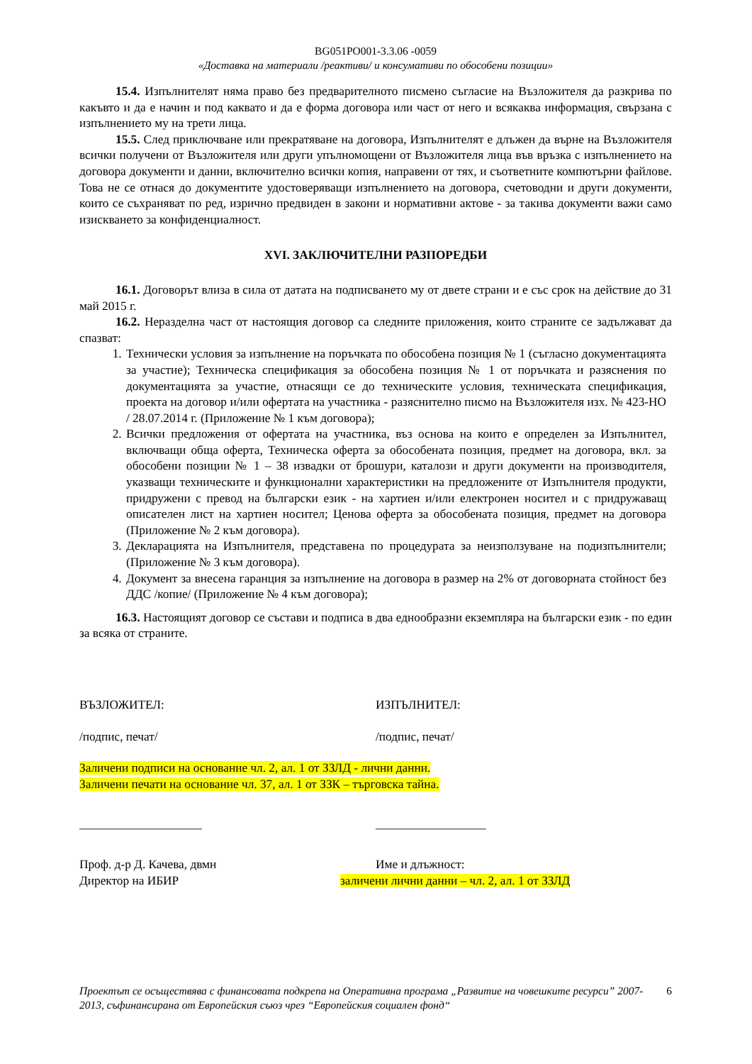BG051PO001-3.3.06 -0059
«Доставка на материали /реактиви/ и консумативи по обособени позиции»
15.4. Изпълнителят няма право без предварителното писмено съгласие на Възложителя да разкрива по какъвто и да е начин и под каквато и да е форма договора или част от него и всякаква информация, свързана с изпълнението му на трети лица.
15.5. След приключване или прекратяване на договора, Изпълнителят е длъжен да върне на Възложителя всички получени от Възложителя или други упълномощени от Възложителя лица във връзка с изпълнението на договора документи и данни, включително всички копия, направени от тях, и съответните компютърни файлове. Това не се отнася до документите удостоверяващи изпълнението на договора, счетоводни и други документи, които се съхраняват по ред, изрично предвиден в закони и нормативни актове - за такива документи важи само изискването за конфиденциалност.
XVI. ЗАКЛЮЧИТЕЛНИ РАЗПОРЕДБИ
16.1. Договорът влиза в сила от датата на подписването му от двете страни и е със срок на действие до 31 май 2015 г.
16.2. Неразделна част от настоящия договор са следните приложения, които страните се задължават да спазват:
1. Технически условия за изпълнение на поръчката по обособена позиция № 1 (съгласно документацията за участие); Техническа спецификация за обособена позиция № 1 от поръчката и разяснения по документацията за участие, отнасящи се до техническите условия, техническата спецификация, проекта на договор и/или офертата на участника - разяснително писмо на Възложителя изх. № 423-НО / 28.07.2014 г. (Приложение № 1 към договора);
2. Всички предложения от офертата на участника, въз основа на които е определен за Изпълнител, включващи обща оферта, Техническа оферта за обособената позиция, предмет на договора, вкл. за обособени позиции № 1 – 38 извадки от брошури, каталози и други документи на производителя, указващи техническите и функционални характеристики на предложените от Изпълнителя продукти, придружени с превод на български език - на хартиен и/или електронен носител и с придружаващ описателен лист на хартиен носител; Ценова оферта за обособената позиция, предмет на договора (Приложение № 2 към договора).
3. Декларацията на Изпълнителя, представена по процедурата за неизползуване на подизпълнители; (Приложение № 3 към договора).
4. Документ за внесена гаранция за изпълнение на договора в размер на 2% от договорната стойност без ДДС /копие/ (Приложение № 4 към договора);
16.3. Настоящият договор се състави и подписа в два еднообразни екземпляра на български език - по един за всяка от страните.
ВЪЗЛОЖИТЕЛ: ИЗПЪЛНИТЕЛ:
/подпис, печат/ /подпис, печат/
Заличени подписи на основание чл. 2, ал. 1 от ЗЗЛД - лични данни.
Заличени печати на основание чл. 37, ал. 1 от ЗЗК – търговска тайна.
____________________ __________________
Проф. д-р Д. Качева, двмн
Директор на ИБИР
Име и длъжност:
заличени лични данни – чл. 2, ал. 1 от ЗЗЛД
Проектът се осъществява с финансовата подкрепа на Оперативна програма „Развитие на човешките ресурси” 2007-2013, съфинансирана от Европейския съюз чрез “Европейския социален фонд“6